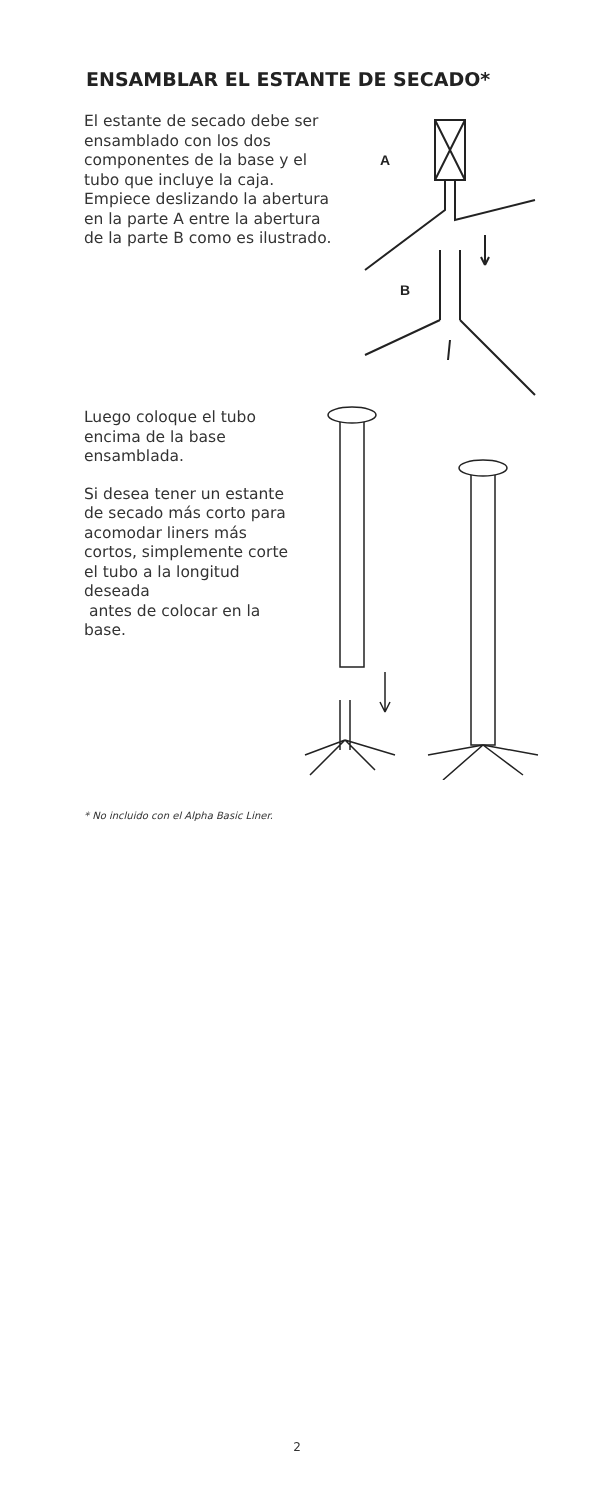ENSAMBLAR EL ESTANTE DE SECADO*
El estante de secado debe ser ensamblado con los dos componentes de la base y el tubo que incluye la caja. Empiece deslizando la abertura en la parte A entre la abertura de la parte B como es ilustrado.
A
B
Luego coloque el tubo encima de la base ensamblada.
Si desea tener un estante de secado más corto para acomodar liners más cortos, simplemente corte el tubo a la longitud deseada
antes de colocar en la base.
* No incluido con el Alpha Basic Liner.
2